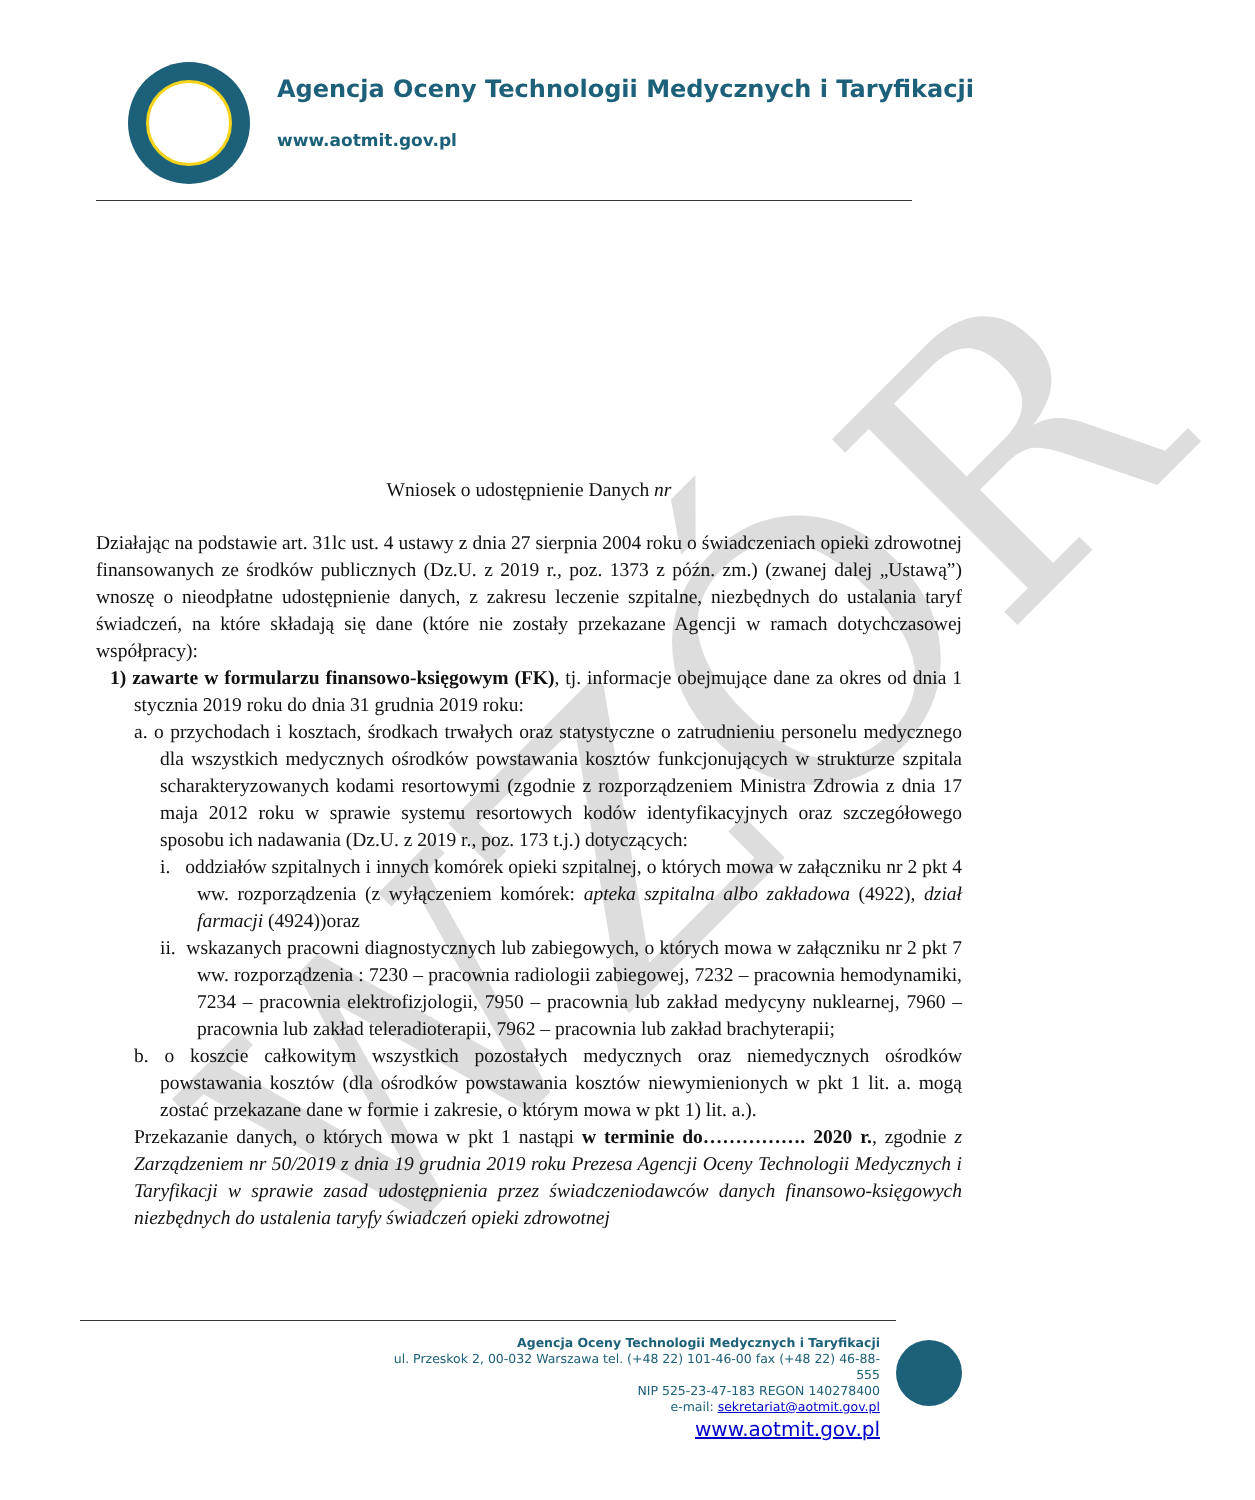WZÓR
Agencja Oceny Technologii Medycznych i Taryfikacji
www.aotmit.gov.pl
Wniosek o udostępnienie Danych nr
Działając na podstawie art. 31lc ust. 4 ustawy z dnia 27 sierpnia 2004 roku o świadczeniach opieki zdrowotnej finansowanych ze środków publicznych (Dz.U. z 2019 r., poz. 1373 z późn. zm.) (zwanej dalej „Ustawą”) wnoszę o nieodpłatne udostępnienie danych, z zakresu leczenie szpitalne, niezbędnych do ustalania taryf świadczeń, na które składają się dane (które nie zostały przekazane Agencji w ramach dotychczasowej współpracy):
1) zawarte w formularzu finansowo-księgowym (FK), tj. informacje obejmujące dane za okres od dnia 1 stycznia 2019 roku do dnia 31 grudnia 2019 roku:
a. o przychodach i kosztach, środkach trwałych oraz statystyczne o zatrudnieniu personelu medycznego dla wszystkich medycznych ośrodków powstawania kosztów funkcjonujących w strukturze szpitala scharakteryzowanych kodami resortowymi (zgodnie z rozporządzeniem Ministra Zdrowia z dnia 17 maja 2012 roku w sprawie systemu resortowych kodów identyfikacyjnych oraz szczegółowego sposobu ich nadawania (Dz.U. z 2019 r., poz. 173 t.j.) dotyczących:
i. oddziałów szpitalnych i innych komórek opieki szpitalnej, o których mowa w załączniku nr 2 pkt 4 ww. rozporządzenia (z wyłączeniem komórek: apteka szpitalna albo zakładowa (4922), dział farmacji (4924))oraz
ii. wskazanych pracowni diagnostycznych lub zabiegowych, o których mowa w załączniku nr 2 pkt 7 ww. rozporządzenia : 7230 – pracownia radiologii zabiegowej, 7232 – pracownia hemodynamiki, 7234 – pracownia elektrofizjologii, 7950 – pracownia lub zakład medycyny nuklearnej, 7960 – pracownia lub zakład teleradioterapii, 7962 – pracownia lub zakład brachyterapii;
b. o koszcie całkowitym wszystkich pozostałych medycznych oraz niemedycznych ośrodków powstawania kosztów (dla ośrodków powstawania kosztów niewymienionych w pkt 1 lit. a. mogą zostać przekazane dane w formie i zakresie, o którym mowa w pkt 1) lit. a.).
Przekazanie danych, o których mowa w pkt 1 nastąpi w terminie do……………. 2020 r., zgodnie z Zarządzeniem nr 50/2019 z dnia 19 grudnia 2019 roku Prezesa Agencji Oceny Technologii Medycznych i Taryfikacji w sprawie zasad udostępnienia przez świadczeniodawców danych finansowo-księgowych niezbędnych do ustalenia taryfy świadczeń opieki zdrowotnej
Agencja Oceny Technologii Medycznych i Taryfikacji
ul. Przeskok 2, 00-032 Warszawa tel. (+48 22) 101-46-00 fax (+48 22) 46-88-555
NIP 525-23-47-183 REGON 140278400
e-mail: sekretariat@aotmit.gov.pl
www.aotmit.gov.pl